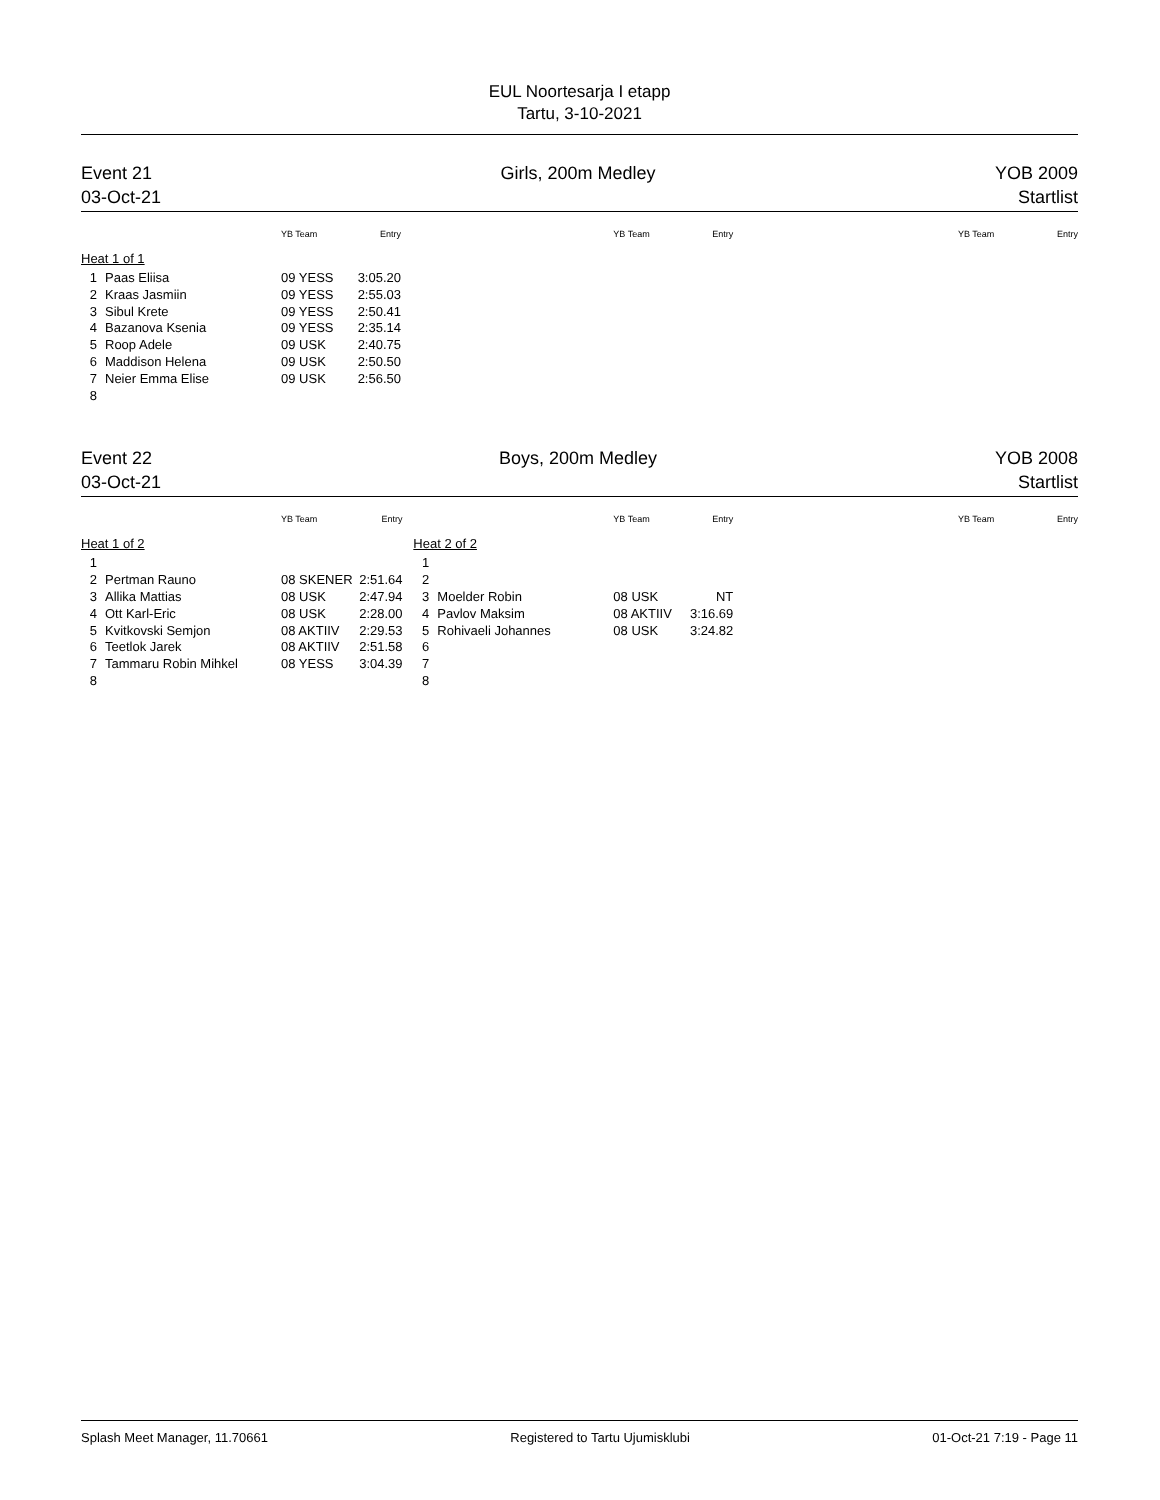EUL Noortesarja I etapp
Tartu, 3-10-2021
Event 21
03-Oct-21
Girls, 200m Medley YOB 2009
Startlist
| | | YB Team | Entry |
| --- | --- | --- | --- |
| Heat 1 of 1 | | | |
| 1 | Paas Eliisa | 09 YESS | 3:05.20 |
| 2 | Kraas Jasmiin | 09 YESS | 2:55.03 |
| 3 | Sibul Krete | 09 YESS | 2:50.41 |
| 4 | Bazanova Ksenia | 09 YESS | 2:35.14 |
| 5 | Roop Adele | 09 USK | 2:40.75 |
| 6 | Maddison Helena | 09 USK | 2:50.50 |
| 7 | Neier Emma Elise | 09 USK | 2:56.50 |
| 8 | | | |
| | | YB Team | Entry |
| --- | --- | --- | --- |
| YB Team | Entry |
| --- | --- |
Event 22
03-Oct-21
Boys, 200m Medley YOB 2008
Startlist
| | | YB Team | Entry |
| --- | --- | --- | --- |
| Heat 1 of 2 | | | |
| 1 | | | |
| 2 | Pertman Rauno | 08 SKENER | 2:51.64 |
| 3 | Allika Mattias | 08 USK | 2:47.94 |
| 4 | Ott Karl-Eric | 08 USK | 2:28.00 |
| 5 | Kvitkovski Semjon | 08 AKTIIV | 2:29.53 |
| 6 | Teetlok Jarek | 08 AKTIIV | 2:51.58 |
| 7 | Tammaru Robin Mihkel | 08 YESS | 3:04.39 |
| 8 | | | |
| | | YB Team | Entry |
| --- | --- | --- | --- |
| Heat 2 of 2 | | | |
| 1 | | | |
| 2 | | | |
| 3 | Moelder Robin | 08 USK | NT |
| 4 | Pavlov Maksim | 08 AKTIIV | 3:16.69 |
| 5 | Rohivaeli Johannes | 08 USK | 3:24.82 |
| 6 | | | |
| 7 | | | |
| 8 | | | |
| YB Team | Entry |
| --- | --- |
Splash Meet Manager, 11.70661 Registered to Tartu Ujumisklubi 01-Oct-21 7:19 - Page 11